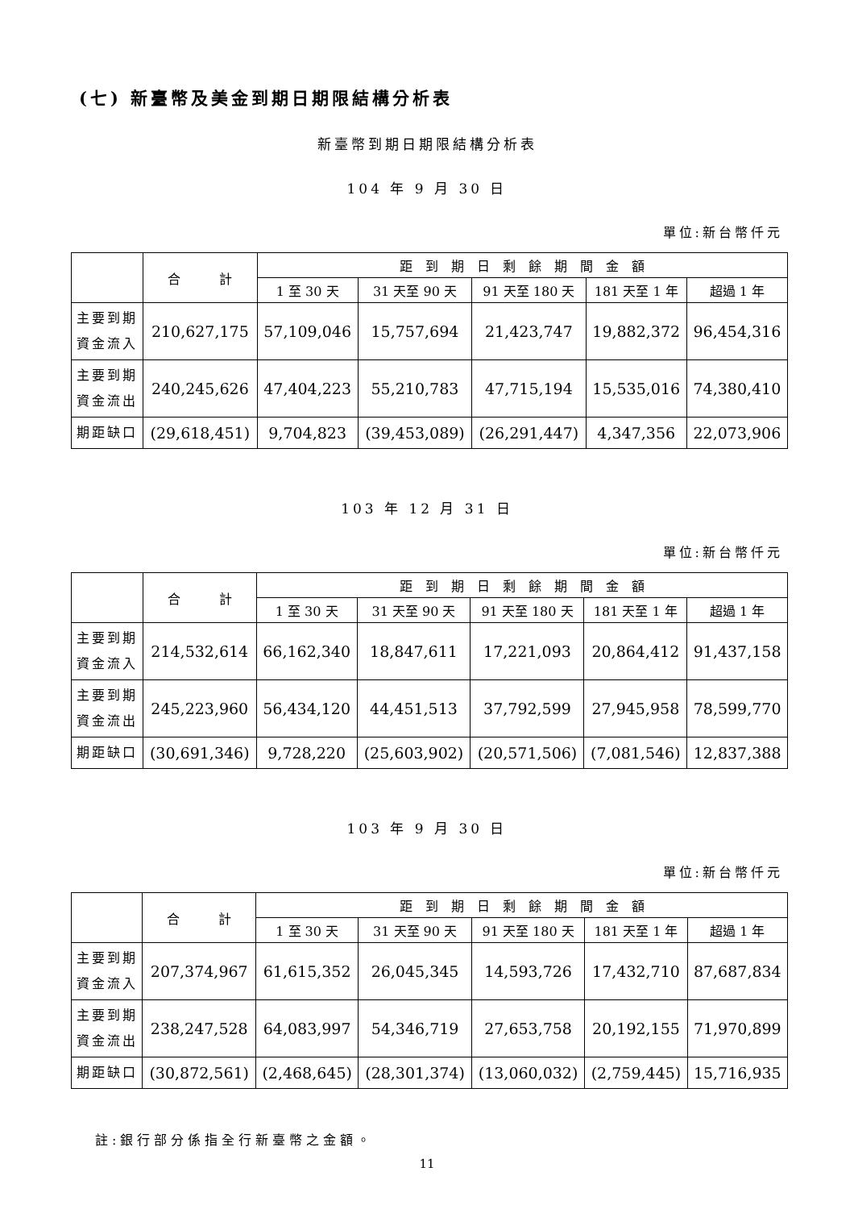(七) 新臺幣及美金到期日期限結構分析表
新臺幣到期日期限結構分析表
104 年 9 月 30 日
單位:新台幣仟元
| | 合 計 | 距 到 期 日 剩 餘 期 間 金 額 | | | | |
| --- | --- | --- | --- | --- | --- | --- |
| | | 1 至 30 天 | 31 天至 90 天 | 91 天至 180 天 | 181 天至 1 年 | 超過 1 年 |
| 主要到期 資金流入 | 210,627,175 | 57,109,046 | 15,757,694 | 21,423,747 | 19,882,372 | 96,454,316 |
| 主要到期 資金流出 | 240,245,626 | 47,404,223 | 55,210,783 | 47,715,194 | 15,535,016 | 74,380,410 |
| 期距缺口 | (29,618,451) | 9,704,823 | (39,453,089) | (26,291,447) | 4,347,356 | 22,073,906 |
103 年 12 月 31 日
單位:新台幣仟元
| | 合 計 | 距 到 期 日 剩 餘 期 間 金 額 | | | | |
| --- | --- | --- | --- | --- | --- | --- |
| | | 1 至 30 天 | 31 天至 90 天 | 91 天至 180 天 | 181 天至 1 年 | 超過 1 年 |
| 主要到期 資金流入 | 214,532,614 | 66,162,340 | 18,847,611 | 17,221,093 | 20,864,412 | 91,437,158 |
| 主要到期 資金流出 | 245,223,960 | 56,434,120 | 44,451,513 | 37,792,599 | 27,945,958 | 78,599,770 |
| 期距缺口 | (30,691,346) | 9,728,220 | (25,603,902) | (20,571,506) | (7,081,546) | 12,837,388 |
103 年 9 月 30 日
單位:新台幣仟元
| | 合 計 | 距 到 期 日 剩 餘 期 間 金 額 | | | | |
| --- | --- | --- | --- | --- | --- | --- |
| | | 1 至 30 天 | 31 天至 90 天 | 91 天至 180 天 | 181 天至 1 年 | 超過 1 年 |
| 主要到期 資金流入 | 207,374,967 | 61,615,352 | 26,045,345 | 14,593,726 | 17,432,710 | 87,687,834 |
| 主要到期 資金流出 | 238,247,528 | 64,083,997 | 54,346,719 | 27,653,758 | 20,192,155 | 71,970,899 |
| 期距缺口 | (30,872,561) | (2,468,645) | (28,301,374) | (13,060,032) | (2,759,445) | 15,716,935 |
註:銀行部分係指全行新臺幣之金額。
11